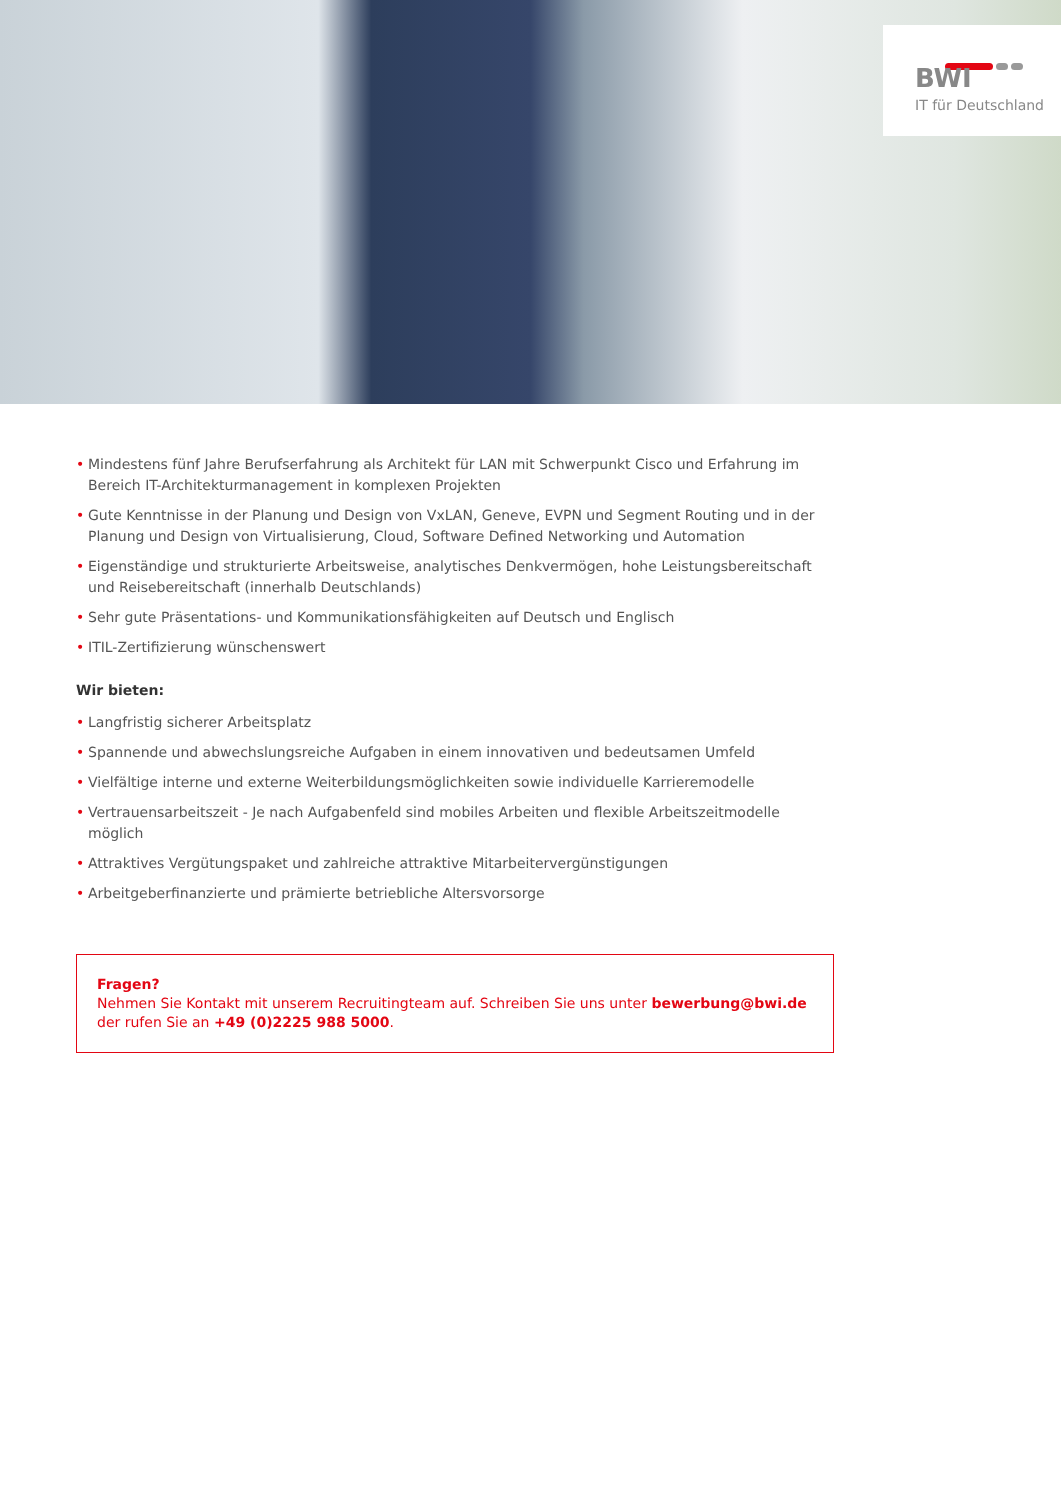BWI
IT für Deutschland
• Mindestens fünf Jahre Berufserfahrung als Architekt für LAN mit Schwerpunkt Cisco und Erfahrung im Bereich IT-Architekturmanagement in komplexen Projekten
• Gute Kenntnisse in der Planung und Design von VxLAN, Geneve, EVPN und Segment Routing und in der Planung und Design von Virtualisierung, Cloud, Software Defined Networking und Automation
• Eigenständige und strukturierte Arbeitsweise, analytisches Denkvermögen, hohe Leistungsbereitschaft und Reisebereitschaft (innerhalb Deutschlands)
• Sehr gute Präsentations- und Kommunikationsfähigkeiten auf Deutsch und Englisch
• ITIL-Zertifizierung wünschenswert
Wir bieten:
• Langfristig sicherer Arbeitsplatz
• Spannende und abwechslungsreiche Aufgaben in einem innovativen und bedeutsamen Umfeld
• Vielfältige interne und externe Weiterbildungsmöglichkeiten sowie individuelle Karrieremodelle
• Vertrauensarbeitszeit - Je nach Aufgabenfeld sind mobiles Arbeiten und flexible Arbeitszeitmodelle möglich
• Attraktives Vergütungspaket und zahlreiche attraktive Mitarbeitervergünstigungen
• Arbeitgeberfinanzierte und prämierte betriebliche Altersvorsorge
Fragen?
Nehmen Sie Kontakt mit unserem Recruitingteam auf. Schreiben Sie uns unter bewerbung@bwi.de
der rufen Sie an +49 (0)2225 988 5000.